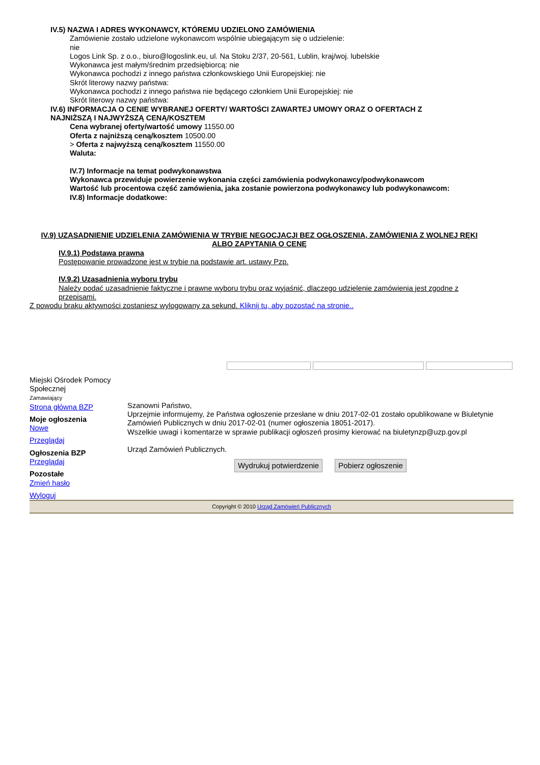IV.5) NAZWA I ADRES WYKONAWCY, KTÓREMU UDZIELONO ZAMÓWIENIA
Zamówienie zostało udzielone wykonawcom wspólnie ubiegającym się o udzielenie:
nie
Logos Link Sp. z o.o., biuro@logoslink.eu, ul. Na Stoku 2/37, 20-561, Lublin, kraj/woj. lubelskie
Wykonawca jest małym/średnim przedsiębiorcą: nie
Wykonawca pochodzi z innego państwa członkowskiego Unii Europejskiej: nie
Skrót literowy nazwy państwa:
Wykonawca pochodzi z innego państwa nie będącego członkiem Unii Europejskiej: nie
Skrót literowy nazwy państwa:
IV.6) INFORMACJA O CENIE WYBRANEJ OFERTY/ WARTOŚCI ZAWARTEJ UMOWY ORAZ O OFERTACH Z
NAJNIŻSZĄ I NAJWYŻSZĄ CENĄ/KOSZTEM
Cena wybranej oferty/wartość umowy 11550.00
Oferta z najniższą ceną/kosztem 10500.00
> Oferta z najwyższą ceną/kosztem 11550.00
Waluta:
IV.7) Informacje na temat podwykonawstwa
Wykonawca przewiduje powierzenie wykonania części zamówienia podwykonawcy/podwykonawcom
Wartość lub procentowa część zamówienia, jaka zostanie powierzona podwykonawcy lub podwykonawcom:
IV.8) Informacje dodatkowe:
IV.9) UZASADNIENIE UDZIELENIA ZAMÓWIENIA W TRYBIE NEGOCJACJI BEZ OGŁOSZENIA, ZAMÓWIENIA Z WOLNEJ RĘKI ALBO ZAPYTANIA O CENĘ
IV.9.1) Podstawa prawna
Postępowanie prowadzone jest w trybie na podstawie art. ustawy Pzp.
IV.9.2) Uzasadnienia wyboru trybu
Należy podać uzasadnienie faktyczne i prawne wyboru trybu oraz wyjaśnić, dlaczego udzielenie zamówienia jest zgodne z
przepisami.
Z powodu braku aktywności zostaniesz wylogowany za sekund. Kliknij tu, aby pozostać na stronie..
Miejski Ośrodek Pomocy Społecznej
Zamawiający
Strona główna BZP
Moje ogłoszenia
Nowe
Przeglądaj
Ogłoszenia BZP
Przeglądaj
Pozostałe
Zmień hasło
Wyloguj
Szanowni Państwo,
Uprzejmie informujemy, że Państwa ogłoszenie przesłane w dniu 2017-02-01 zostało opublikowane w Biuletynie Zamówień Publicznych w dniu 2017-02-01 (numer ogłoszenia 18051-2017).
Wszelkie uwagi i komentarze w sprawie publikacji ogłoszeń prosimy kierować na biuletynzp@uzp.gov.pl
Urząd Zamówień Publicznych.
Wydrukuj potwierdzenie Pobierz ogłoszenie
Copyright © 2010 Urząd Zamówień Publicznych